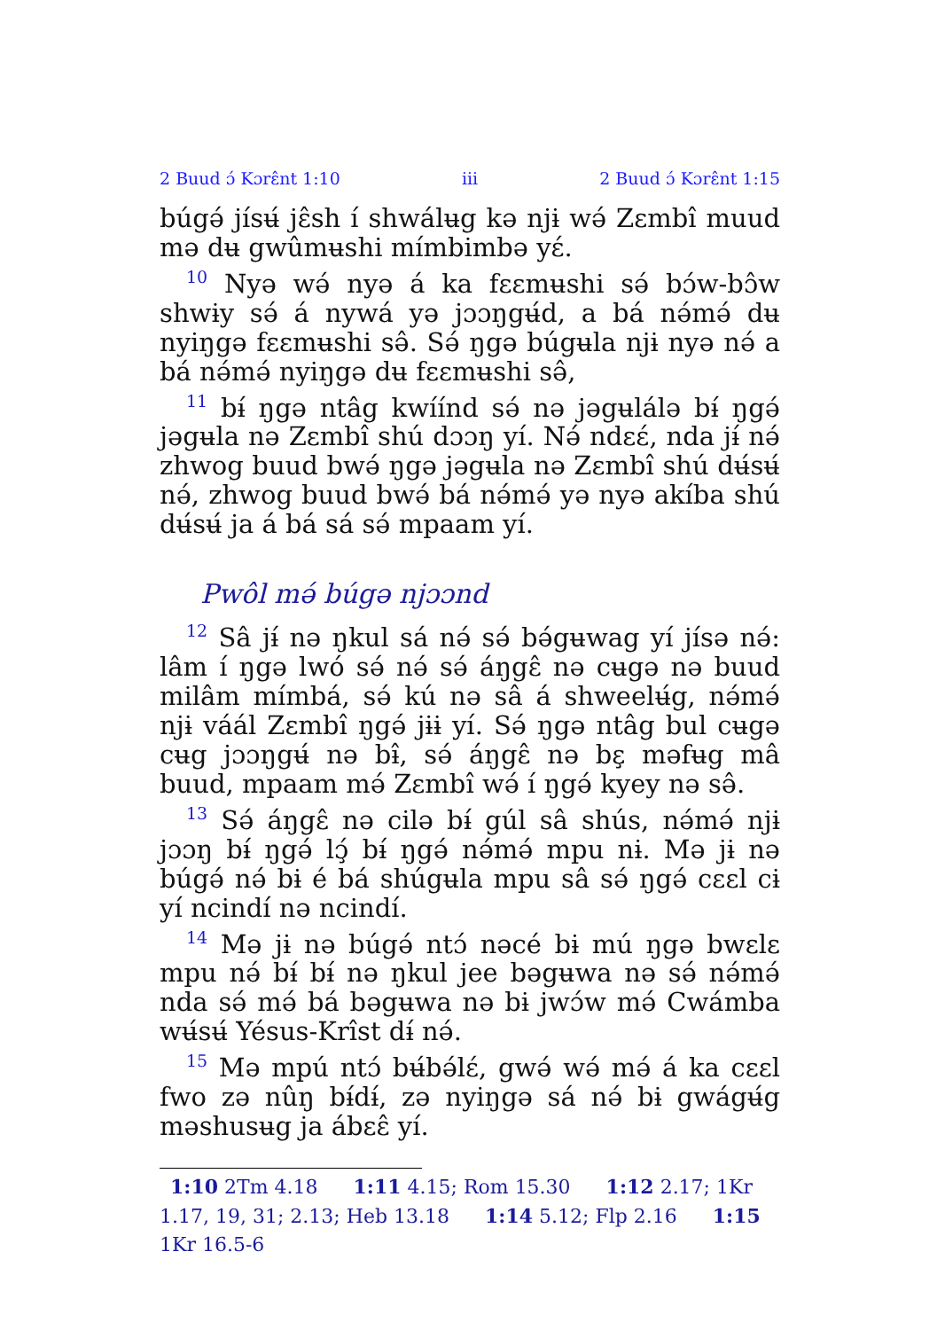2 Buud ɔ́ Kɔrɛ̂nt 1:10 iii 2 Buud ɔ́ Kɔrɛ̂nt 1:15
búgə́ jísʉ́ jɛ̂sh í shwálʉg kə njɨ wə́ Zɛmbî muud mə dʉ gwûmʉshi mímbimbə yɛ́.
<sup>10</sup> Nyə wə́ nyə á ka fɛɛmʉshi sə́ bɔ́w-bɔ̂w shwɨy sə́ á nywá yə jɔɔŋgʉ́d, a bá nə́mə́ dʉ nyiŋgə fɛɛmʉshi sə̂. Sə́ ŋgə búgʉla njɨ nyə nə́ a bá nə́mə́ nyiŋgə dʉ fɛɛmʉshi sə̂,
<sup>11</sup> bɨ́ ŋgə ntâg kwíínd sə́ nə jəgʉlálə bɨ́ ŋgə́ jəgʉla nə Zɛmbî shú dɔɔŋ yí. Nə́ ndɛɛ́, nda jɨ́ nə́ zhwog buud bwə́ ŋgə jəgʉla nə Zɛmbî shú dʉ́sʉ́ nə́, zhwog buud bwə́ bá nə́mə́ yə nyə akíba shú dʉ́sʉ́ ja á bá sá sə́ mpaam yí.
Pwôl mə́ búgə njɔɔnd
<sup>12</sup> Sâ jɨ́ nə ŋkul sá nə́ sə́ bə́gʉwag yí jísə nə́: lâm í ŋgə lwó sə́ nə́ sə́ áŋgɛ̂ nə cʉgə nə buud milâm mímbá, sə́ kú nə sâ á shweelʉ́g, nə́mə́ njɨ váál Zɛmbî ŋgə́ jɨɨ yí. Sə́ ŋgə ntâg bul cʉgə cʉg jɔɔŋgʉ́ nə bɨ̂, sə́ áŋgɛ̂ nə bɛ̧ məfʉg mâ buud, mpaam mə́ Zɛmbî wə́ í ŋgə́ kyey nə sə̂.
<sup>13</sup> Sə́ áŋgɛ̂ nə cilə bɨ́ gúl sâ shús, nə́mə́ njɨ jɔɔŋ bɨ́ ŋgə́ lɔ̧́ bɨ́ ŋgə́ nə́mə́ mpu nɨ. Mə jɨ nə búgə́ nə́ bɨ é bá shúgʉla mpu sâ sə́ ŋgə́ cɛɛl cɨ yí ncindí nə ncindí.
<sup>14</sup> Mə jɨ nə búgə́ ntɔ́ nəcé bɨ mú ŋgə bwɛlɛ mpu nə́ bɨ́ bɨ́ nə ŋkul jee bəgʉwa nə sə́ nə́mə́ nda sə́ mə́ bá bəgʉwa nə bɨ jwɔ́w mə́ Cwámba wʉ́sʉ́ Yésus-Krîst dɨ́ nə́.
<sup>15</sup> Mə mpú ntɔ́ bʉ́bə́lɛ́, gwə́ wə́ mə́ á ka cɛɛl fwo zə nûŋ bɨ́dɨ́, zə nyiŋgə sá nə́ bɨ gwágʉ́g məshusʉg ja ábɛɛ̂ yí.
1:10 2Tm 4.18 1:11 4.15; Rom 15.30 1:12 2.17; 1Kr 1.17, 19, 31; 2.13; Heb 13.18 1:14 5.12; Flp 2.16 1:15 1Kr 16.5-6